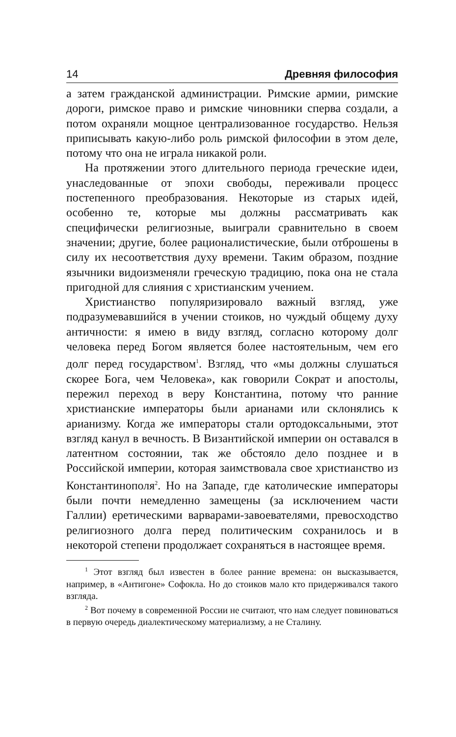14 Древняя философия
а затем гражданской администрации. Римские армии, римские дороги, римское право и римские чиновники сперва создали, а потом охраняли мощное централизованное государство. Нельзя приписывать какую-либо роль римской философии в этом деле, потому что она не играла никакой роли.
На протяжении этого длительного периода греческие идеи, унаследованные от эпохи свободы, переживали процесс постепенного преобразования. Некоторые из старых идей, особенно те, которые мы должны рассматривать как специфически религиозные, выиграли сравнительно в своем значении; другие, более рационалистические, были отброшены в силу их несоответствия духу времени. Таким образом, поздние язычники видоизменяли греческую традицию, пока она не стала пригодной для слияния с христианским учением.
Христианство популяризировало важный взгляд, уже подразумевавшийся в учении стоиков, но чуждый общему духу античности: я имею в виду взгляд, согласно которому долг человека перед Богом является более настоятельным, чем его долг перед государством<sup>1</sup>. Взгляд, что «мы должны слушаться скорее Бога, чем Человека», как говорили Сократ и апостолы, пережил переход в веру Константина, потому что ранние христианские императоры были арианами или склонялись к арианизму. Когда же императоры стали ортодоксальными, этот взгляд канул в вечность. В Византийской империи он оставался в латентном состоянии, так же обстояло дело позднее и в Российской империи, которая заимствовала свое христианство из Константинополя<sup>2</sup>. Но на Западе, где католические императоры были почти немедленно замещены (за исключением части Галлии) еретическими варварами-завоевателями, превосходство религиозного долга перед политическим сохранилось и в некоторой степени продолжает сохраняться в настоящее время.
<sup>1</sup> Этот взгляд был известен в более ранние времена: он высказывается, например, в «Антигоне» Софокла. Но до стоиков мало кто придерживался такого взгляда.
<sup>2</sup> Вот почему в современной России не считают, что нам следует повиноваться в первую очередь диалектическому материализму, а не Сталину.